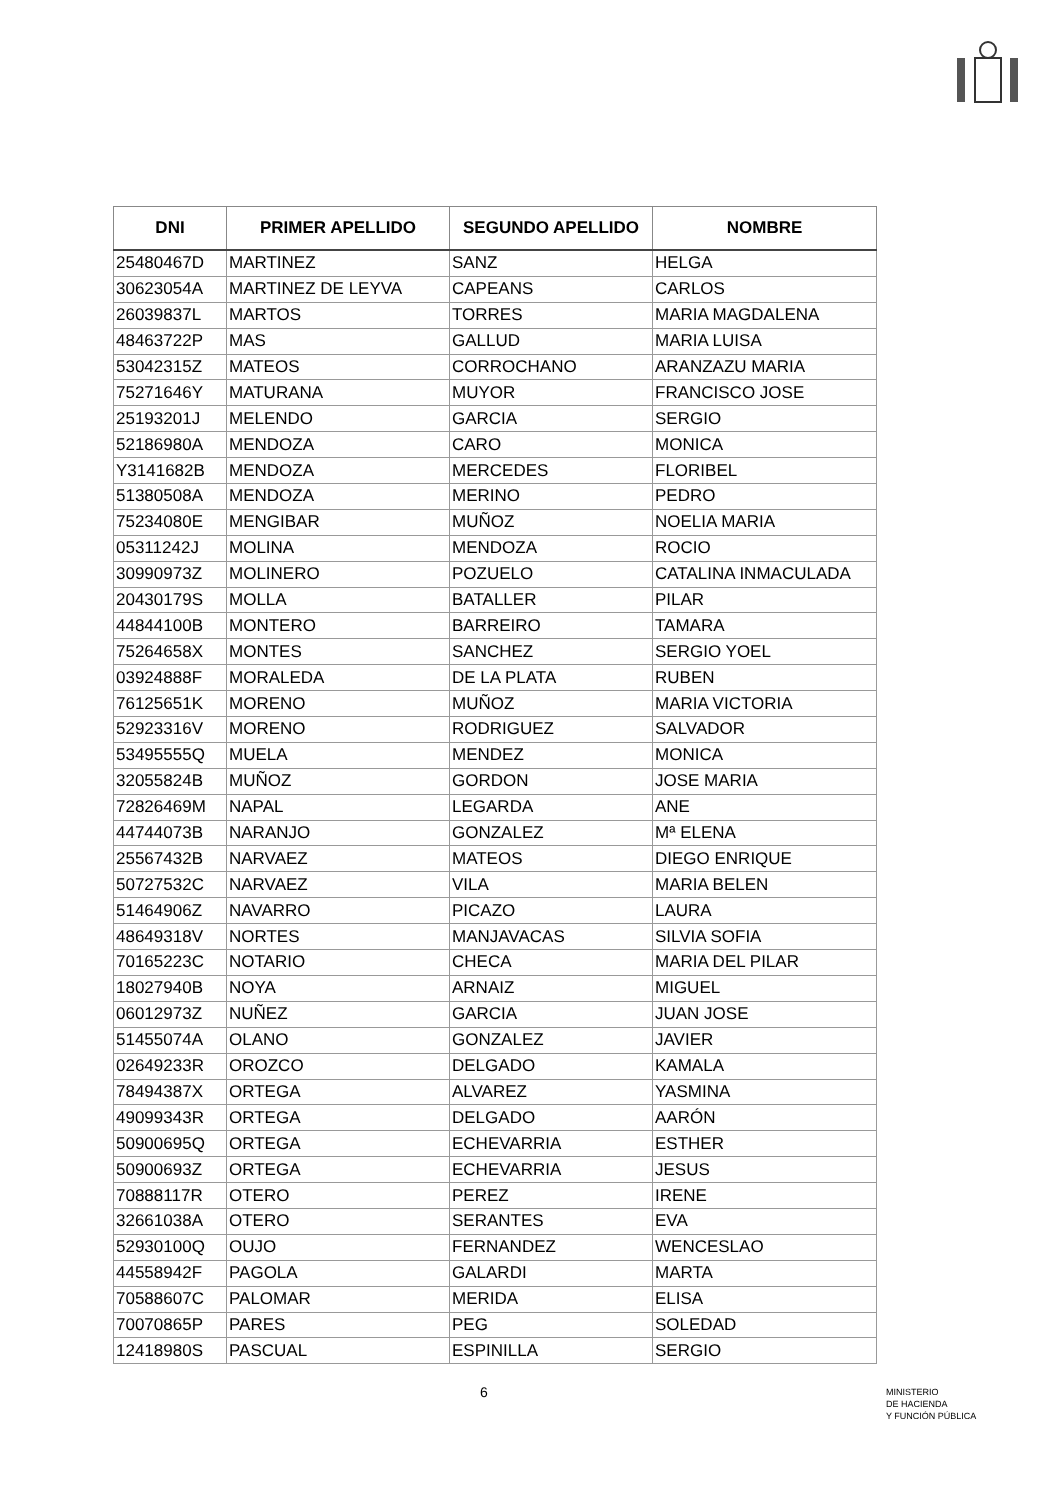| DNI | PRIMER APELLIDO | SEGUNDO APELLIDO | NOMBRE |
| --- | --- | --- | --- |
| 25480467D | MARTINEZ | SANZ | HELGA |
| 30623054A | MARTINEZ DE LEYVA | CAPEANS | CARLOS |
| 26039837L | MARTOS | TORRES | MARIA MAGDALENA |
| 48463722P | MAS | GALLUD | MARIA LUISA |
| 53042315Z | MATEOS | CORROCHANO | ARANZAZU MARIA |
| 75271646Y | MATURANA | MUYOR | FRANCISCO JOSE |
| 25193201J | MELENDO | GARCIA | SERGIO |
| 52186980A | MENDOZA | CARO | MONICA |
| Y3141682B | MENDOZA | MERCEDES | FLORIBEL |
| 51380508A | MENDOZA | MERINO | PEDRO |
| 75234080E | MENGIBAR | MUÑOZ | NOELIA MARIA |
| 05311242J | MOLINA | MENDOZA | ROCIO |
| 30990973Z | MOLINERO | POZUELO | CATALINA INMACULADA |
| 20430179S | MOLLA | BATALLER | PILAR |
| 44844100B | MONTERO | BARREIRO | TAMARA |
| 75264658X | MONTES | SANCHEZ | SERGIO YOEL |
| 03924888F | MORALEDA | DE LA PLATA | RUBEN |
| 76125651K | MORENO | MUÑOZ | MARIA VICTORIA |
| 52923316V | MORENO | RODRIGUEZ | SALVADOR |
| 53495555Q | MUELA | MENDEZ | MONICA |
| 32055824B | MUÑOZ | GORDON | JOSE MARIA |
| 72826469M | NAPAL | LEGARDA | ANE |
| 44744073B | NARANJO | GONZALEZ | Mª ELENA |
| 25567432B | NARVAEZ | MATEOS | DIEGO ENRIQUE |
| 50727532C | NARVAEZ | VILA | MARIA BELEN |
| 51464906Z | NAVARRO | PICAZO | LAURA |
| 48649318V | NORTES | MANJAVACAS | SILVIA SOFIA |
| 70165223C | NOTARIO | CHECA | MARIA DEL PILAR |
| 18027940B | NOYA | ARNAIZ | MIGUEL |
| 06012973Z | NUÑEZ | GARCIA | JUAN JOSE |
| 51455074A | OLANO | GONZALEZ | JAVIER |
| 02649233R | OROZCO | DELGADO | KAMALA |
| 78494387X | ORTEGA | ALVAREZ | YASMINA |
| 49099343R | ORTEGA | DELGADO | AARÓN |
| 50900695Q | ORTEGA | ECHEVARRIA | ESTHER |
| 50900693Z | ORTEGA | ECHEVARRIA | JESUS |
| 70888117R | OTERO | PEREZ | IRENE |
| 32661038A | OTERO | SERANTES | EVA |
| 52930100Q | OUJO | FERNANDEZ | WENCESLAO |
| 44558942F | PAGOLA | GALARDI | MARTA |
| 70588607C | PALOMAR | MERIDA | ELISA |
| 70070865P | PARES | PEG | SOLEDAD |
| 12418980S | PASCUAL | ESPINILLA | SERGIO |
6
MINISTERIO
DE HACIENDA
Y FUNCIÓN PÚBLICA